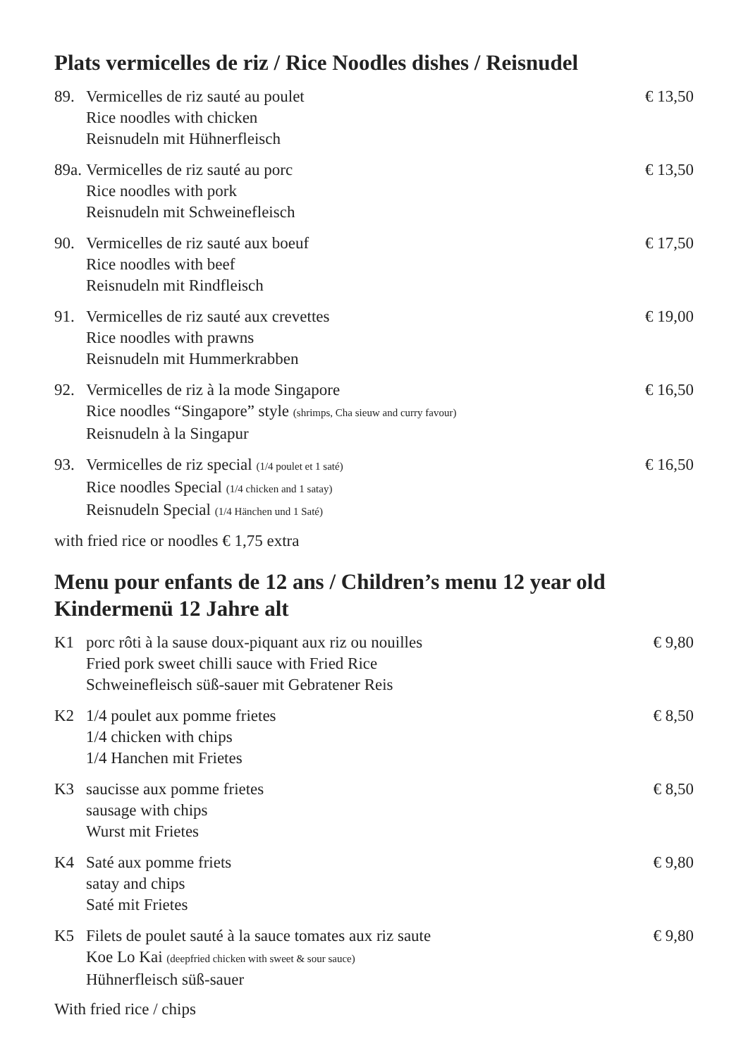Plats vermicelles de riz / Rice Noodles dishes / Reisnudel
89. Vermicelles de riz sauté au poulet
Rice noodles with chicken
Reisnudeln mit Hühnerfleisch
€ 13,50
89a.
Vermicelles de riz sauté au porc
Rice noodles with pork
Reisnudeln mit Schweinefleisch
€ 13,50
90. Vermicelles de riz sauté aux boeuf
Rice noodles with beef
Reisnudeln mit Rindfleisch
€ 17,50
91. Vermicelles de riz sauté aux crevettes
Rice noodles with prawns
Reisnudeln mit Hummerkrabben
€ 19,00
92. Vermicelles de riz à la mode Singapore
Rice noodles “Singapore” style (shrimps, Cha sieuw and curry favour)
Reisnudeln à la Singapur
€ 16,50
93. Vermicelles de riz special (1/4 poulet et 1 saté)
Rice noodles Special (1/4 chicken and 1 satay)
Reisnudeln Special (1/4 Hänchen und 1 Saté)
€ 16,50
with fried rice or noodles € 1,75 extra
Menu pour enfants de 12 ans / Children’s menu 12 year old
Kindermenü 12 Jahre alt
K1 porc rôti à la sause doux-piquant aux riz ou nouilles
Fried pork sweet chilli sauce with Fried Rice
Schweinefleisch süß-sauer mit Gebratener Reis
€ 9,80
K2 1/4 poulet aux pomme frietes
1/4 chicken with chips
1/4 Hanchen mit Frietes
€ 8,50
K3 saucisse aux pomme frietes
sausage with chips
Wurst mit Frietes
€ 8,50
K4 Saté aux pomme friets
satay and chips
Saté mit Frietes
€ 9,80
K5 Filets de poulet sauté à la sauce tomates aux riz saute
Koe Lo Kai (deepfried chicken with sweet & sour sauce)
Hühnerfleisch süß-sauer
€ 9,80
With fried rice / chips